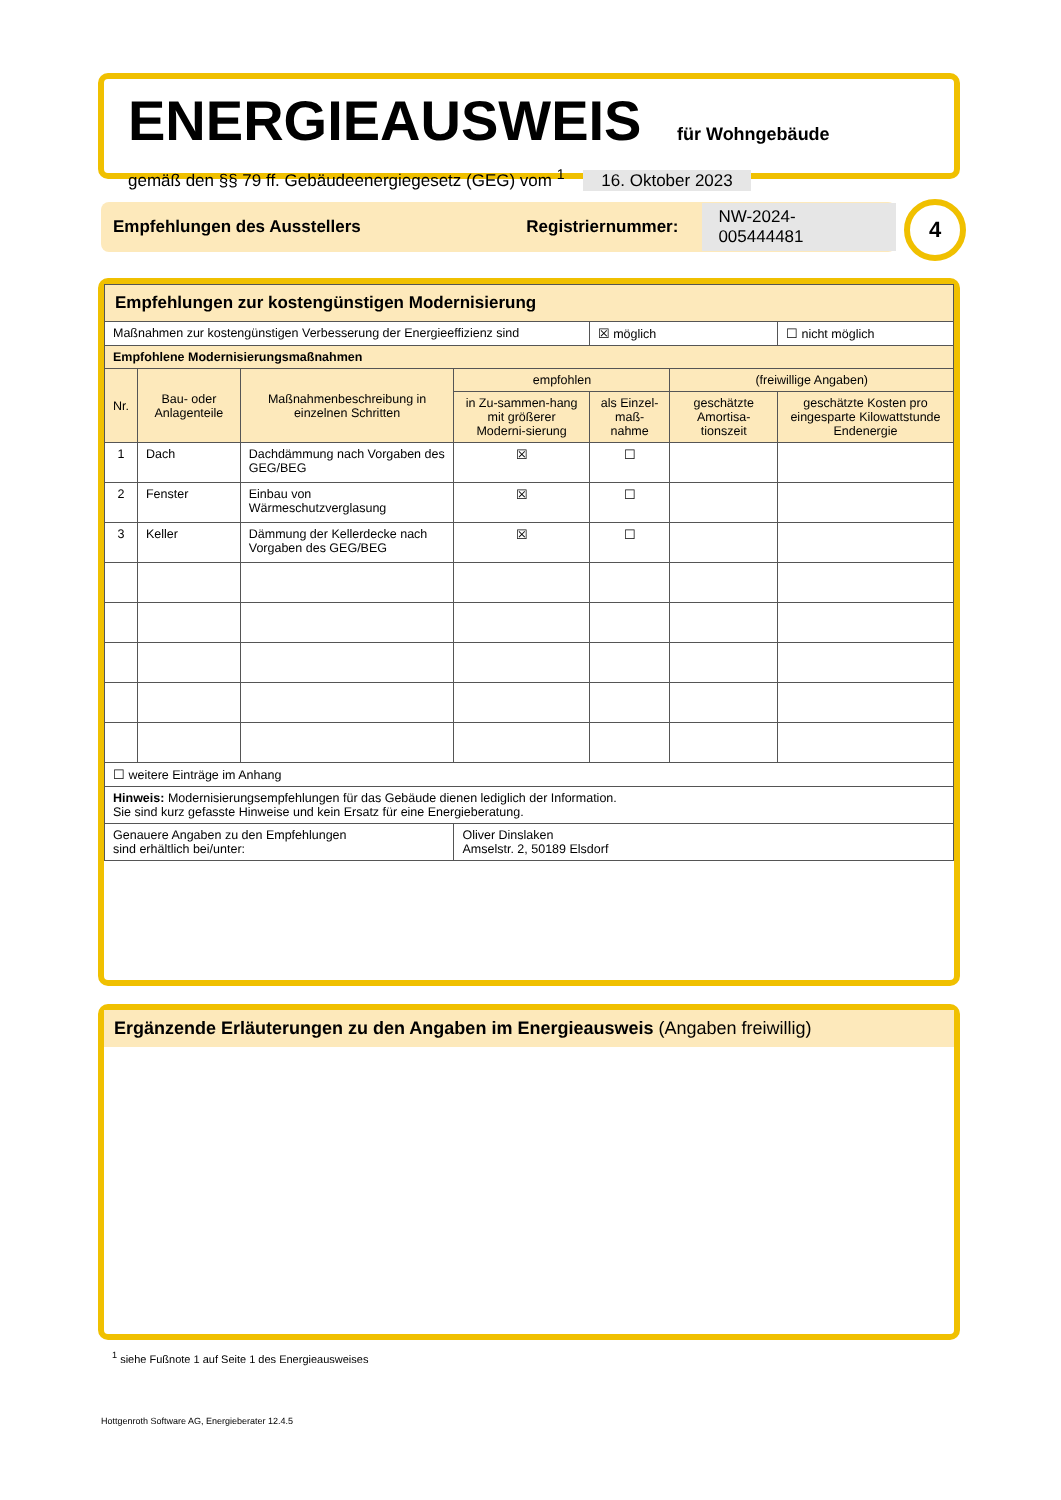ENERGIEAUSWEIS für Wohngebäude
gemäß den §§ 79 ff. Gebäudeenergiegesetz (GEG) vom <sup>1</sup> 16. Oktober 2023
Empfehlungen des Ausstellers Registriernummer: NW-2024-005444481 4
| Empfehlungen zur kostengünstigen Modernisierung | | | | | | |
| Maßnahmen zur kostengünstigen Verbesserung der Energieeffizienz sind | | | | ☒ möglich | | ☐ nicht möglich |
| Empfohlene Modernisierungsmaßnahmen | | | | | | |
| Nr. | Bau- oder Anlagenteile | Maßnahmenbeschreibung in einzelnen Schritten | empfohlen | | (freiwillige Angaben) | |
| | | | in Zu-sammen-hang mit größerer Moderni-sierung | als Einzel-maß-nahme | geschätzte Amortisa-tionszeit | geschätzte Kosten pro eingesparte Kilowattstunde Endenergie |
| 1 | Dach | Dachdämmung nach Vorgaben des GEG/BEG | ☒ | ☐ | | |
| 2 | Fenster | Einbau von Wärmeschutzverglasung | ☒ | ☐ | | |
| 3 | Keller | Dämmung der Kellerdecke nach Vorgaben des GEG/BEG | ☒ | ☐ | | |
| ☐ weitere Einträge im Anhang | | | | | | |
| Hinweis: Modernisierungsempfehlungen für das Gebäude dienen lediglich der Information. Sie sind kurz gefasste Hinweise und kein Ersatz für eine Energieberatung. | | | | | | |
| Genauere Angaben zu den Empfehlungen sind erhältlich bei/unter: | | | Oliver Dinslaken Amselstr. 2, 50189 Elsdorf | | | |
Ergänzende Erläuterungen zu den Angaben im Energieausweis (Angaben freiwillig)
<sup>1</sup> siehe Fußnote 1 auf Seite 1 des Energieausweises
Hottgenroth Software AG, Energieberater 12.4.5